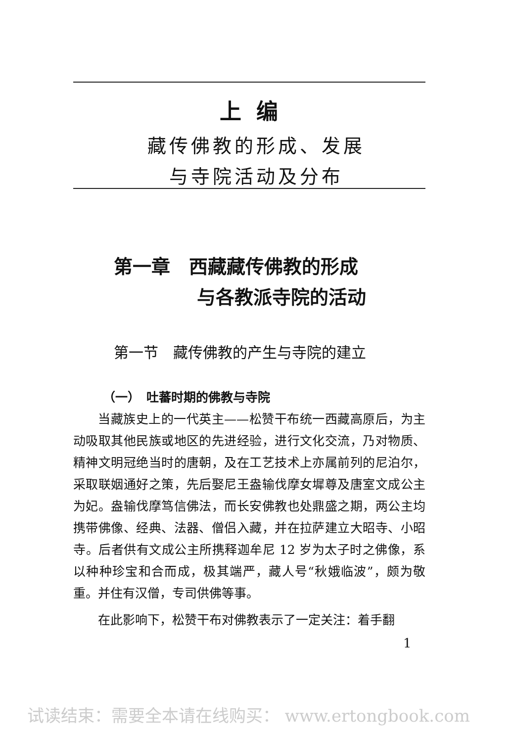上编
藏传佛教的形成、发展
与寺院活动及分布
第一章　西藏藏传佛教的形成
与各教派寺院的活动
第一节　藏传佛教的产生与寺院的建立
（一）　吐蕃时期的佛教与寺院
当藏族史上的一代英主——松赞干布统一西藏高原后，为主动吸取其他民族或地区的先进经验，进行文化交流，乃对物质、精神文明冠绝当时的唐朝，及在工艺技术上亦属前列的尼泊尔，采取联姻通好之策，先后娶尼王盎输伐摩女墀尊及唐室文成公主为妃。盎输伐摩笃信佛法，而长安佛教也处鼎盛之期，两公主均携带佛像、经典、法器、僧侣入藏，并在拉萨建立大昭寺、小昭寺。后者供有文成公主所携释迦牟尼 12 岁为太子时之佛像，系以种种珍宝和合而成，极其端严，藏人号“秋娥临波”，颇为敬重。并住有汉僧，专司供佛等事。
在此影响下，松赞干布对佛教表示了一定关注：着手翻
1
试读结束：需要全本请在线购买： www.ertongbook.com